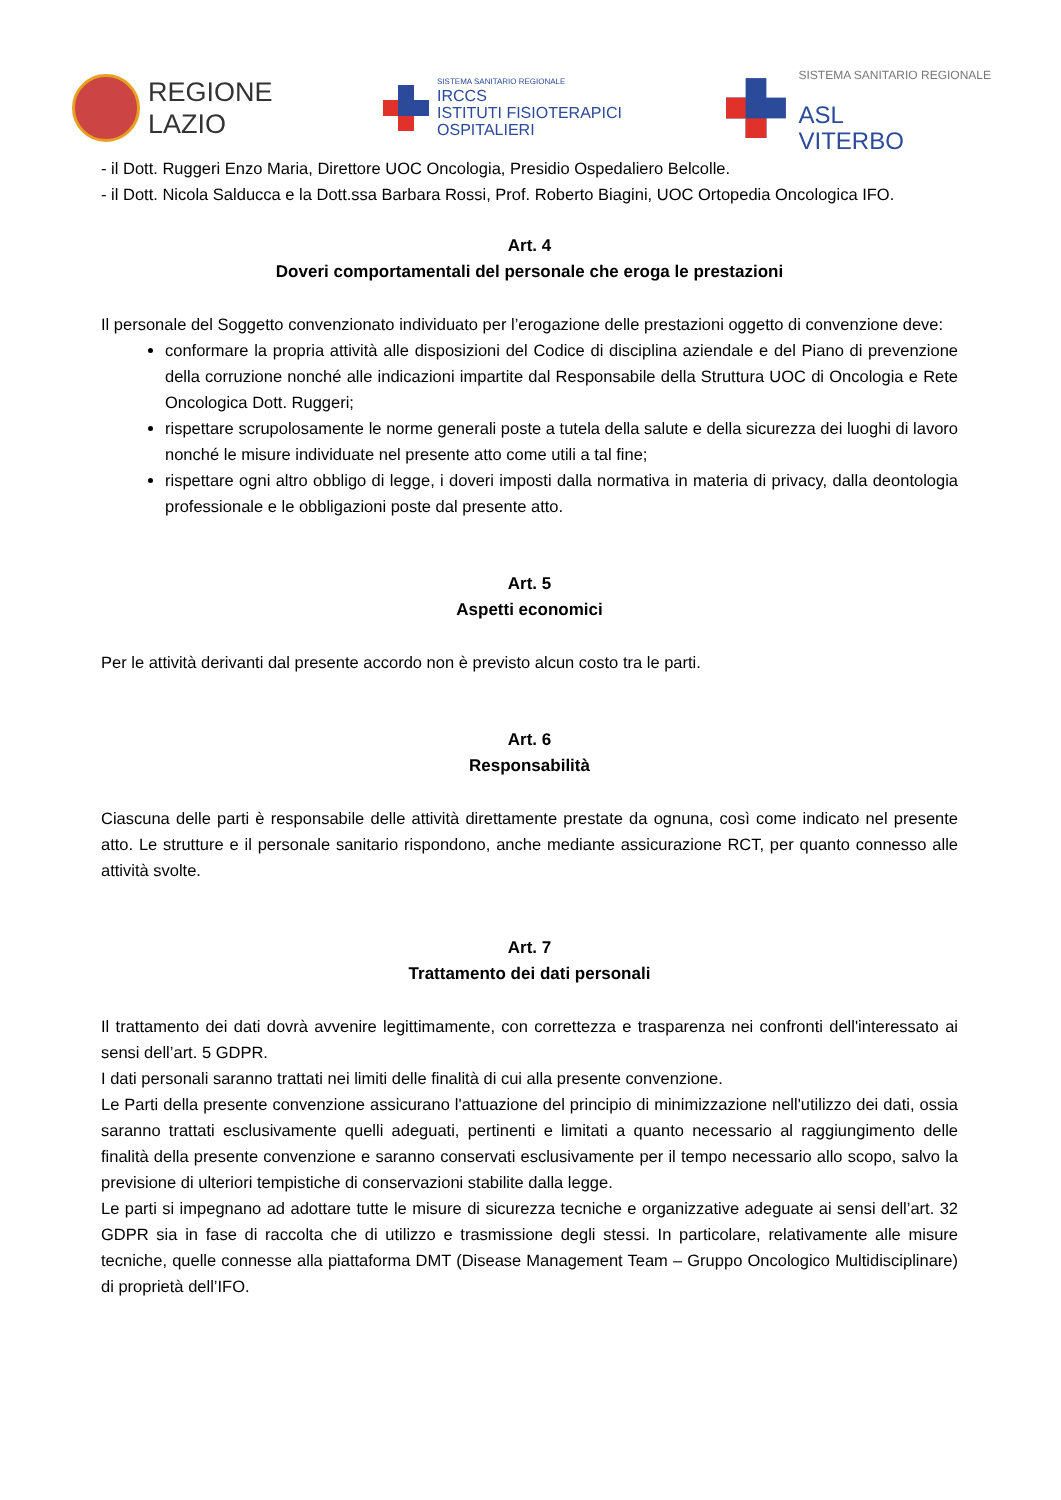REGIONE
LAZIO
SISTEMA SANITARIO REGIONALE
IRCCS
ISTITUTI FISIOTERAPICI
OSPITALIERI
SISTEMA SANITARIO REGIONALE
ASL
VITERBO
- il Dott. Ruggeri Enzo Maria, Direttore UOC Oncologia, Presidio Ospedaliero Belcolle.
- il Dott. Nicola Salducca e la Dott.ssa Barbara Rossi, Prof. Roberto Biagini, UOC Ortopedia Oncologica IFO.
Art. 4
Doveri comportamentali del personale che eroga le prestazioni
Il personale del Soggetto convenzionato individuato per l’erogazione delle prestazioni oggetto di convenzione deve:
conformare la propria attività alle disposizioni del Codice di disciplina aziendale e del Piano di prevenzione della corruzione nonché alle indicazioni impartite dal Responsabile della Struttura UOC di Oncologia e Rete Oncologica Dott. Ruggeri;
rispettare scrupolosamente le norme generali poste a tutela della salute e della sicurezza dei luoghi di lavoro nonché le misure individuate nel presente atto come utili a tal fine;
rispettare ogni altro obbligo di legge, i doveri imposti dalla normativa in materia di privacy, dalla deontologia professionale e le obbligazioni poste dal presente atto.
Art. 5
Aspetti economici
Per le attività derivanti dal presente accordo non è previsto alcun costo tra le parti.
Art. 6
Responsabilità
Ciascuna delle parti è responsabile delle attività direttamente prestate da ognuna, così come indicato nel presente atto. Le strutture e il personale sanitario rispondono, anche mediante assicurazione RCT, per quanto connesso alle attività svolte.
Art. 7
Trattamento dei dati personali
Il trattamento dei dati dovrà avvenire legittimamente, con correttezza e trasparenza nei confronti dell'interessato ai sensi dell’art. 5 GDPR.
I dati personali saranno trattati nei limiti delle finalità di cui alla presente convenzione.
Le Parti della presente convenzione assicurano l'attuazione del principio di minimizzazione nell'utilizzo dei dati, ossia saranno trattati esclusivamente quelli adeguati, pertinenti e limitati a quanto necessario al raggiungimento delle finalità della presente convenzione e saranno conservati esclusivamente per il tempo necessario allo scopo, salvo la previsione di ulteriori tempistiche di conservazioni stabilite dalla legge.
Le parti si impegnano ad adottare tutte le misure di sicurezza tecniche e organizzative adeguate ai sensi dell’art. 32 GDPR sia in fase di raccolta che di utilizzo e trasmissione degli stessi. In particolare, relativamente alle misure tecniche, quelle connesse alla piattaforma DMT (Disease Management Team – Gruppo Oncologico Multidisciplinare) di proprietà dell’IFO.